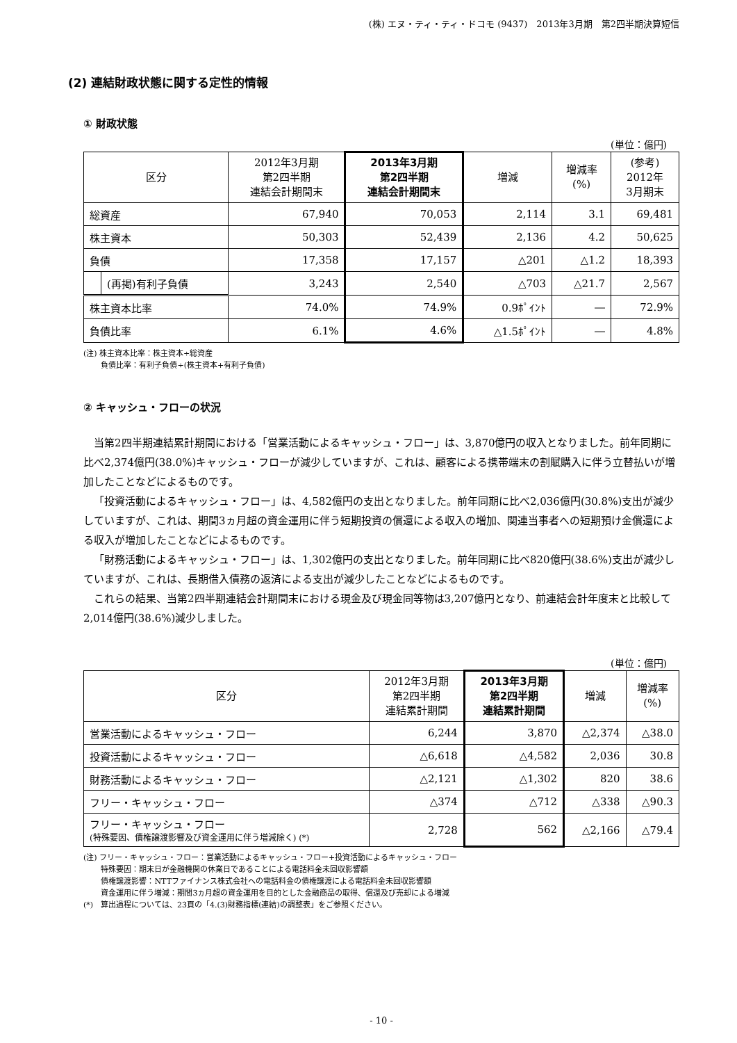(株) エヌ・ティ・ティ・ドコモ (9437)　2013年3月期　第2四半期決算短信
(2) 連結財政状態に関する定性的情報
① 財政状態
(単位：億円)
| 区分 | | 2012年3月期 第2四半期 連結会計期間末 | 2013年3月期 第2四半期 連結会計期間末 | 増減 | 増減率 (%) | (参考) 2012年 3月期末 |
| --- | --- | --- | --- | --- | --- | --- |
| 総資産 | | 67,940 | 70,053 | 2,114 | 3.1 | 69,481 |
| 株主資本 | | 50,303 | 52,439 | 2,136 | 4.2 | 50,625 |
| 負債 | | 17,358 | 17,157 | △201 | △1.2 | 18,393 |
| | (再掲)有利子負債 | 3,243 | 2,540 | △703 | △21.7 | 2,567 |
| 株主資本比率 | | 74.0% | 74.9% | 0.9ﾎﾟｲﾝﾄ | ― | 72.9% |
| 負債比率 | | 6.1% | 4.6% | △1.5ﾎﾟｲﾝﾄ | ― | 4.8% |
(注) 株主資本比率：株主資本÷総資産
　　 負債比率：有利子負債÷(株主資本+有利子負債)
② キャッシュ・フローの状況
当第2四半期連結累計期間における「営業活動によるキャッシュ・フロー」は、3,870億円の収入となりました。前年同期に比べ2,374億円(38.0%)キャッシュ・フローが減少していますが、これは、顧客による携帯端末の割賦購入に伴う立替払いが増加したことなどによるものです。
「投資活動によるキャッシュ・フロー」は、4,582億円の支出となりました。前年同期に比べ2,036億円(30.8%)支出が減少していますが、これは、期間3ヵ月超の資金運用に伴う短期投資の償還による収入の増加、関連当事者への短期預け金償還による収入が増加したことなどによるものです。
「財務活動によるキャッシュ・フロー」は、1,302億円の支出となりました。前年同期に比べ820億円(38.6%)支出が減少していますが、これは、長期借入債務の返済による支出が減少したことなどによるものです。
これらの結果、当第2四半期連結会計期間末における現金及び現金同等物は3,207億円となり、前連結会計年度末と比較して2,014億円(38.6%)減少しました。
(単位：億円)
| 区分 | 2012年3月期 第2四半期 連結累計期間 | 2013年3月期 第2四半期 連結累計期間 | 増減 | 増減率 (%) |
| --- | --- | --- | --- | --- |
| 営業活動によるキャッシュ・フロー | 6,244 | 3,870 | △2,374 | △38.0 |
| 投資活動によるキャッシュ・フロー | △6,618 | △4,582 | 2,036 | 30.8 |
| 財務活動によるキャッシュ・フロー | △2,121 | △1,302 | 820 | 38.6 |
| フリー・キャッシュ・フロー | △374 | △712 | △338 | △90.3 |
| フリー・キャッシュ・フロー (特殊要因、債権譲渡影響及び資金運用に伴う増減除く) (*) | 2,728 | 562 | △2,166 | △79.4 |
(注) フリー・キャッシュ・フロー：営業活動によるキャッシュ・フロー+投資活動によるキャッシュ・フロー
　　 特殊要因：期末日が金融機関の休業日であることによる電話料金未回収影響額
　　 債権譲渡影響：NTTファイナンス株式会社への電話料金の債権譲渡による電話料金未回収影響額
　　 資金運用に伴う増減：期間3ヵ月超の資金運用を目的とした金融商品の取得、償還及び売却による増減
(*)　算出過程については、23頁の「4.(3)財務指標(連結)の調整表」をご参照ください。
- 10 -